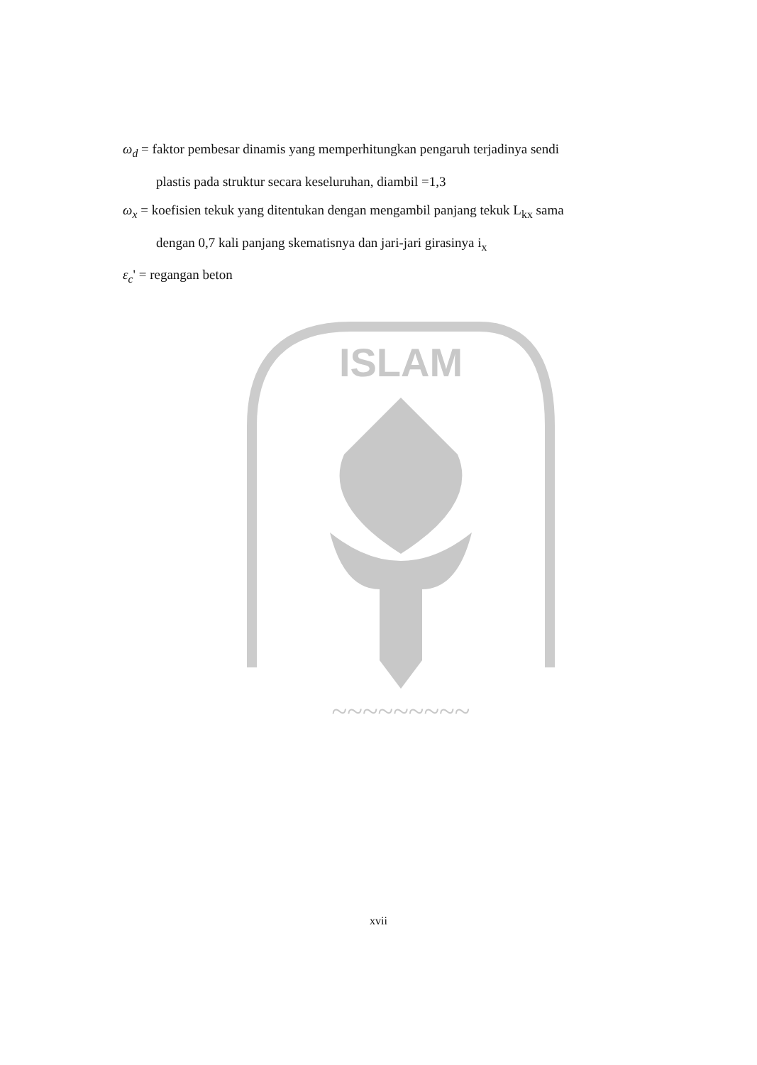ω<sub>d</sub> = faktor pembesar dinamis yang memperhitungkan pengaruh terjadinya sendi
plastis pada struktur secara keseluruhan, diambil =1,3
ω<sub>x</sub> = koefisien tekuk yang ditentukan dengan mengambil panjang tekuk L<sub>kx</sub> sama
dengan 0,7 kali panjang skematisnya dan jari-jari girasinya i<sub>x</sub>
ε<sub>c</sub>' = regangan beton
ISLAM
~~~~~~~~~
xvii